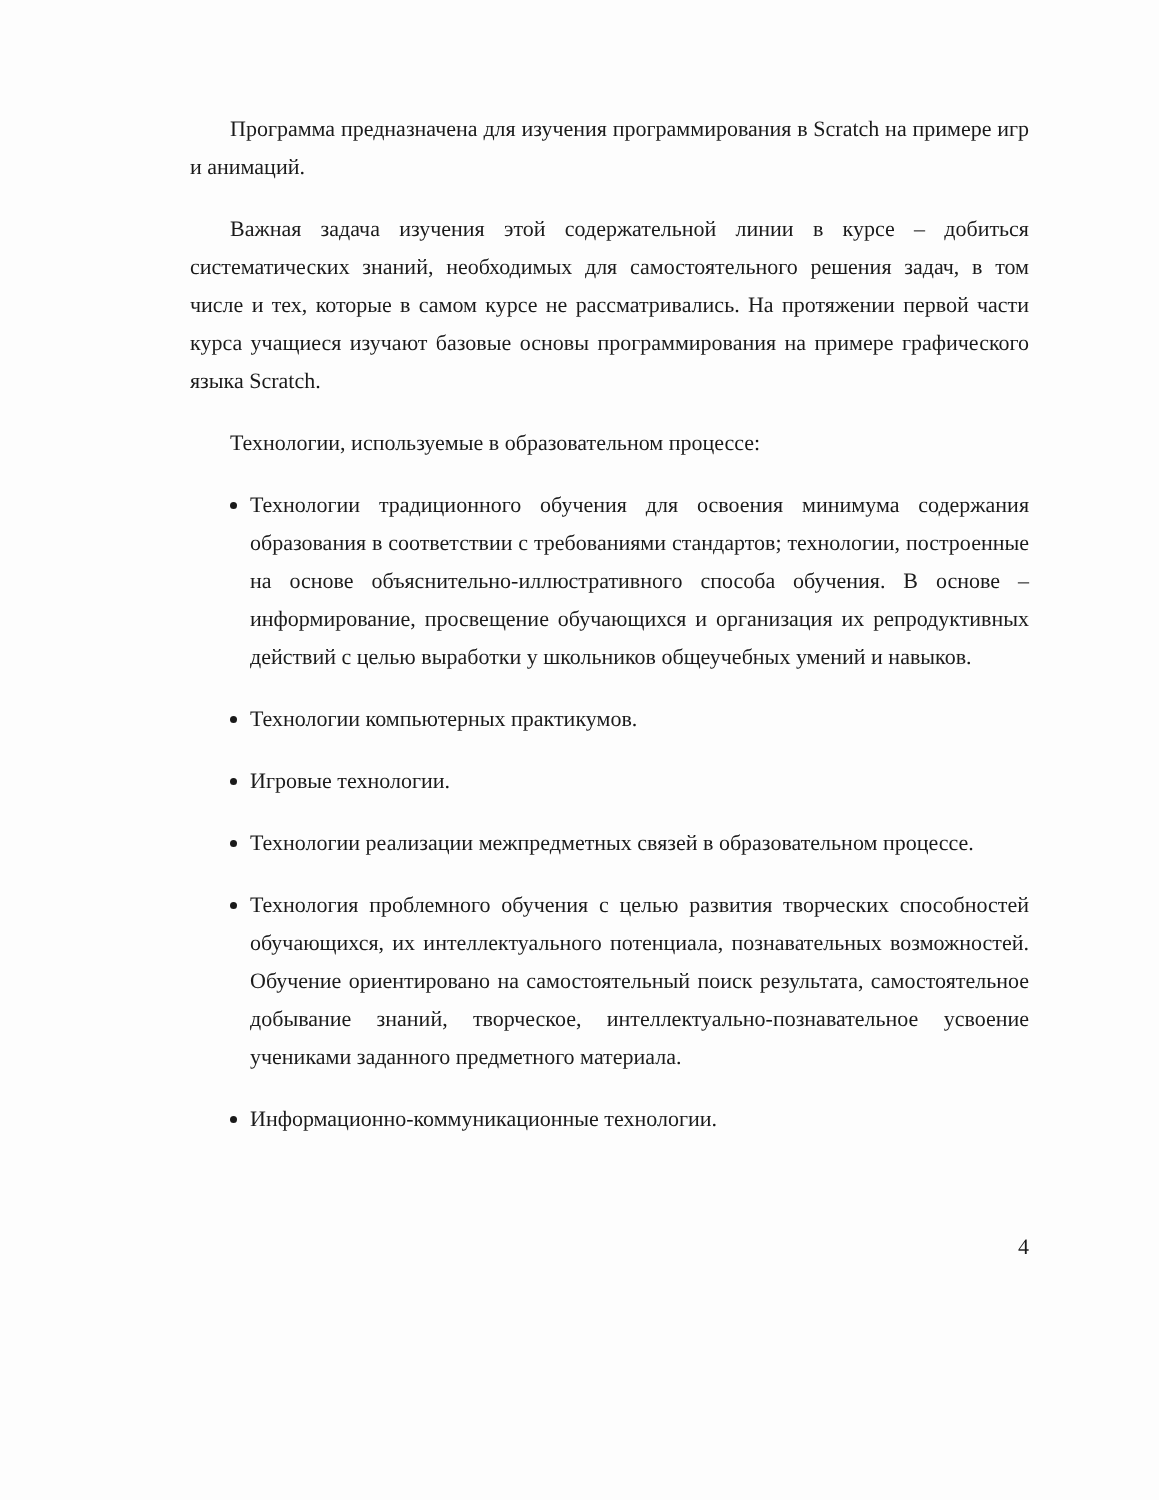Программа предназначена для изучения программирования в Scratch на примере игр и анимаций.
Важная задача изучения этой содержательной линии в курсе – добиться систематических знаний, необходимых для самостоятельного решения задач, в том числе и тех, которые в самом курсе не рассматривались. На протяжении первой части курса учащиеся изучают базовые основы программирования на примере графического языка Scratch.
Технологии, используемые в образовательном процессе:
Технологии традиционного обучения для освоения минимума содержания образования в соответствии с требованиями стандартов; технологии, построенные на основе объяснительно-иллюстративного способа обучения. В основе – информирование, просвещение обучающихся и организация их репродуктивных действий с целью выработки у школьников общеучебных умений и навыков.
Технологии компьютерных практикумов.
Игровые технологии.
Технологии реализации межпредметных связей в образовательном процессе.
Технология проблемного обучения с целью развития творческих способностей обучающихся, их интеллектуального потенциала, познавательных возможностей. Обучение ориентировано на самостоятельный поиск результата, самостоятельное добывание знаний, творческое, интеллектуально-познавательное усвоение учениками заданного предметного материала.
Информационно-коммуникационные технологии.
4